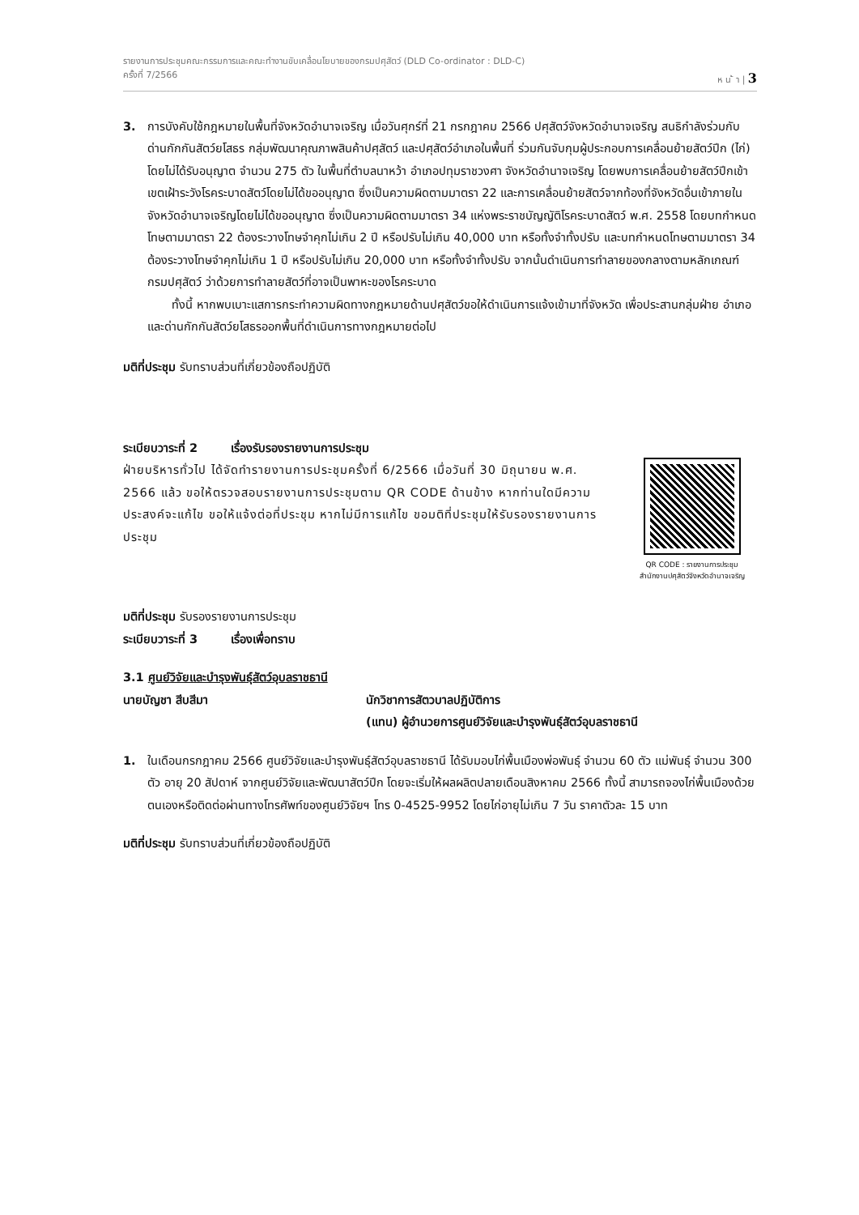รายงานการประชุมคณะกรรมการและคณะทำงานขับเคลื่อนโยบายของกรมปศุสัตว์ (DLD Co-ordinator : DLD-C)
ครั้งที่ 7/2566 ห น ้ า | 3
3. การบังคับใช้กฎหมายในพื้นที่จังหวัดอำนาจเจริญ เมื่อวันศุกร์ที่ 21 กรกฎาคม 2566 ปศุสัตว์จังหวัดอำนาจเจริญ สนธิกำลังร่วมกับด่านกักกันสัตว์ยโสธร กลุ่มพัฒนาคุณภาพสินค้าปศุสัตว์ และปศุสัตว์อำเภอในพื้นที่ ร่วมกันจับกุมผู้ประกอบการเคลื่อนย้ายสัตว์ปีก (ไก่) โดยไม่ได้รับอนุญาต จำนวน 275 ตัว ในพื้นที่ตำบลนาหว้า อำเภอปทุมราชวงศา จังหวัดอำนาจเจริญ โดยพบการเคลื่อนย้ายสัตว์ปีกเข้าเขตเฝ้าระวังโรคระบาดสัตว์โดยไม่ได้ขออนุญาต ซึ่งเป็นความผิดตามมาตรา 22 และการเคลื่อนย้ายสัตว์จากท้องที่จังหวัดอื่นเข้าภายในจังหวัดอำนาจเจริญโดยไม่ได้ขออนุญาต ซึ่งเป็นความผิดตามมาตรา 34 แห่งพระราชบัญญัติโรคระบาดสัตว์ พ.ศ. 2558 โดยบทกำหนดโทษตามมาตรา 22 ต้องระวางโทษจำคุกไม่เกิน 2 ปี หรือปรับไม่เกิน 40,000 บาท หรือทั้งจำทั้งปรับ และบทกำหนดโทษตามมาตรา 34 ต้องระวางโทษจำคุกไม่เกิน 1 ปี หรือปรับไม่เกิน 20,000 บาท หรือทั้งจำทั้งปรับ จากนั้นดำเนินการทำลายของกลางตามหลักเกณฑ์กรมปศุสัตว์ ว่าด้วยการทำลายสัตว์ที่อาจเป็นพาหะของโรคระบาด
ทั้งนี้ หากพบเบาะแสการกระทำความผิดทางกฎหมายด้านปศุสัตว์ขอให้ดำเนินการแจ้งเข้ามาที่จังหวัด เพื่อประสานกลุ่มฝ่าย อำเภอ และด่านกักกันสัตว์ยโสธรออกพื้นที่ดำเนินการทางกฎหมายต่อไป
มติที่ประชุม รับทราบส่วนที่เกี่ยวข้องถือปฏิบัติ
ระเบียบวาระที่ 2 เรื่องรับรองรายงานการประชุม
ฝ่ายบริหารทั่วไป ได้จัดทำรายงานการประชุมครั้งที่ 6/2566 เมื่อวันที่ 30 มิถุนายน พ.ศ. 2566 แล้ว ขอให้ตรวจสอบรายงานการประชุมตาม QR CODE ด้านข้าง หากท่านใดมีความประสงค์จะแก้ไข ขอให้แจ้งต่อที่ประชุม หากไม่มีการแก้ไข ขอมติที่ประชุมให้รับรองรายงานการประชุม
QR CODE : รายงานการประชุม
สำนักงานปศุสัตว์จังหวัดอำนาจเจริญ
มติที่ประชุม รับรองรายงานการประชุม
ระเบียบวาระที่ 3 เรื่องเพื่อทราบ
3.1 ศูนย์วิจัยและบำรุงพันธุ์สัตว์อุบลราชธานี
นายบัญชา สีบสีมา นักวิชาการสัตวบาลปฏิบัติการ
(แทน) ผู้อำนวยการศูนย์วิจัยและบำรุงพันธุ์สัตว์อุบลราชธานี
1. ในเดือนกรกฎาคม 2566 ศูนย์วิจัยและบำรุงพันธุ์สัตว์อุบลราชธานี ได้รับมอบไก่พื้นเมืองพ่อพันธุ์ จำนวน 60 ตัว แม่พันธุ์ จำนวน 300 ตัว อายุ 20 สัปดาห์ จากศูนย์วิจัยและพัฒนาสัตว์ปีก โดยจะเริ่มให้ผลผลิตปลายเดือนสิงหาคม 2566 ทั้งนี้ สามารถจองไก่พื้นเมืองด้วยตนเองหรือติดต่อผ่านทางโทรศัพท์ของศูนย์วิจัยฯ โทร 0-4525-9952 โดยไก่อายุไม่เกิน 7 วัน ราคาตัวละ 15 บาท
มติที่ประชุม รับทราบส่วนที่เกี่ยวข้องถือปฏิบัติ